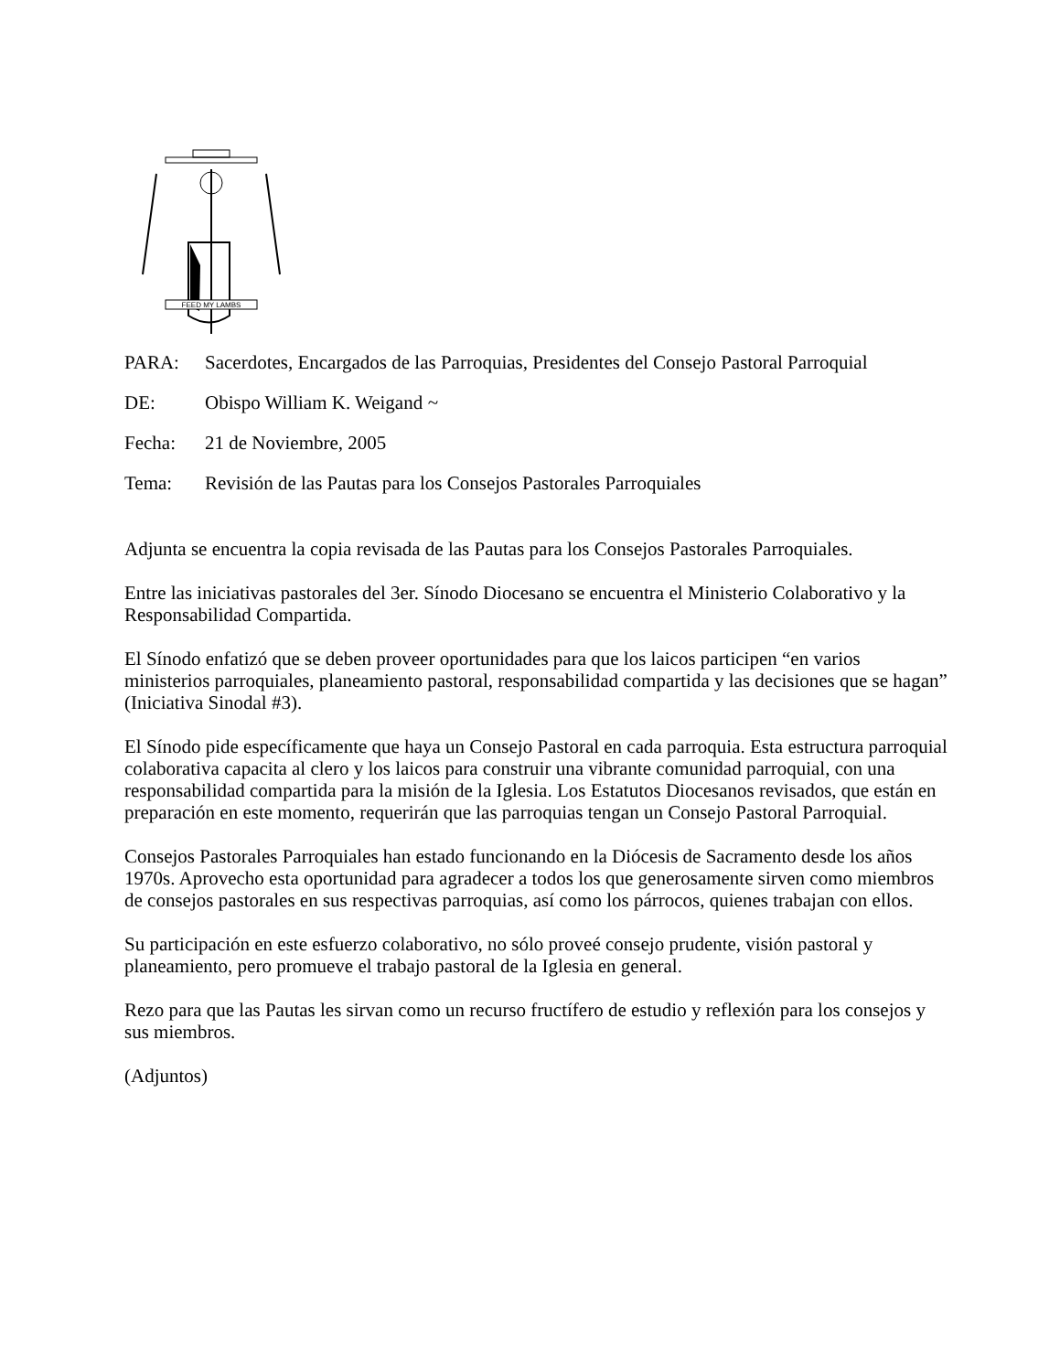FEED MY LAMBS
PARA: Sacerdotes, Encargados de las Parroquias, Presidentes del Consejo Pastoral Parroquial
DE: Obispo William K. Weigand ~
Fecha: 21 de Noviembre, 2005
Tema: Revisión de las Pautas para los Consejos Pastorales Parroquiales
Adjunta se encuentra la copia revisada de las Pautas para los Consejos Pastorales Parroquiales.
Entre las iniciativas pastorales del 3er. Sínodo Diocesano se encuentra el Ministerio Colaborativo y la Responsabilidad Compartida.
El Sínodo enfatizó que se deben proveer oportunidades para que los laicos participen “en varios ministerios parroquiales, planeamiento pastoral, responsabilidad compartida y las decisiones que se hagan” (Iniciativa Sinodal #3).
El Sínodo pide específicamente que haya un Consejo Pastoral en cada parroquia. Esta estructura parroquial colaborativa capacita al clero y los laicos para construir una vibrante comunidad parroquial, con una responsabilidad compartida para la misión de la Iglesia. Los Estatutos Diocesanos revisados, que están en preparación en este momento, requerirán que las parroquias tengan un Consejo Pastoral Parroquial.
Consejos Pastorales Parroquiales han estado funcionando en la Diócesis de Sacramento desde los años 1970s. Aprovecho esta oportunidad para agradecer a todos los que generosamente sirven como miembros de consejos pastorales en sus respectivas parroquias, así como los párrocos, quienes trabajan con ellos.
Su participación en este esfuerzo colaborativo, no sólo proveé consejo prudente, visión pastoral y planeamiento, pero promueve el trabajo pastoral de la Iglesia en general.
Rezo para que las Pautas les sirvan como un recurso fructífero de estudio y reflexión para los consejos y sus miembros.
(Adjuntos)